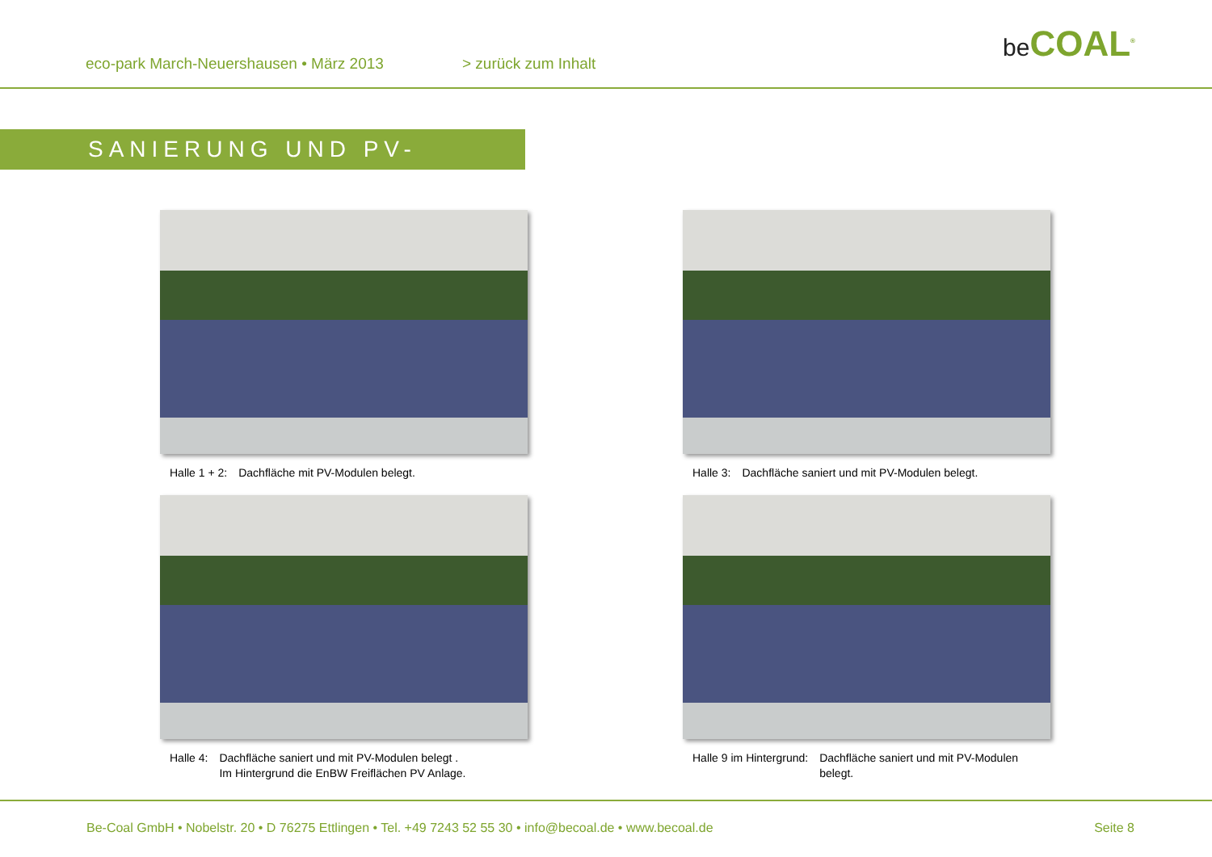eco-park March-Neuershausen • März 2013
> zurück zum Inhalt
be COAL<sup>®</sup>
SANIERUNG UND PV-MODULE
Halle 1 + 2: Dachfläche mit PV-Modulen belegt.
Halle 3: Dachfläche saniert und mit PV-Modulen belegt.
Halle 4: Dachfläche saniert und mit PV-Modulen belegt .
Im Hintergrund die EnBW Freiflächen PV Anlage.
Halle 9 im Hintergrund: Dachfläche saniert und mit PV-Modulen
belegt.
Be-Coal GmbH • Nobelstr. 20 • D 76275 Ettlingen • Tel. +49 7243 52 55 30 • info@becoal.de • www.becoal.de Seite 8